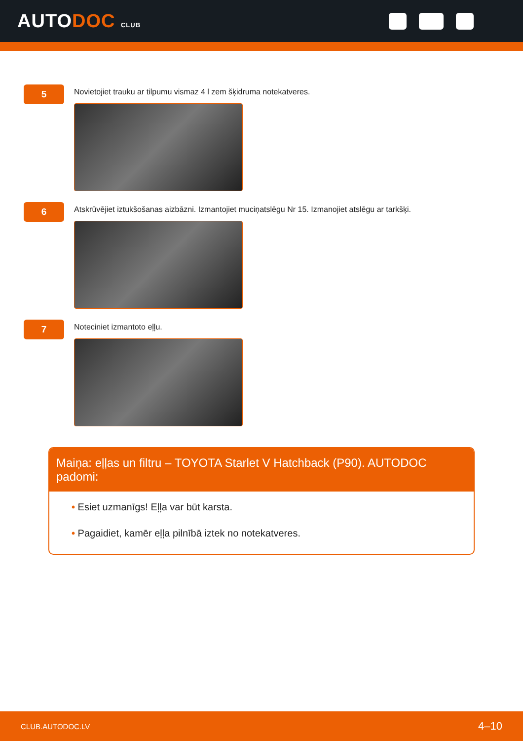AUTODOC CLUB
5
Novietojiet trauku ar tilpumu vismaz 4 l zem šķidruma notekatveres.
6
Atskrūvējiet iztukšošanas aizbāzni. Izmantojiet muciņatslēgu Nr 15. Izmanojiet atslēgu ar tarkšķi.
7
Noteciniet izmantoto eļļu.
Maiņa: eļļas un filtru – TOYOTA Starlet V Hatchback (P90). AUTODOC padomi:
• Esiet uzmanīgs! Eļļa var būt karsta.
• Pagaidiet, kamēr eļļa pilnībā iztek no notekatveres.
CLUB.AUTODOC.LV 4–10